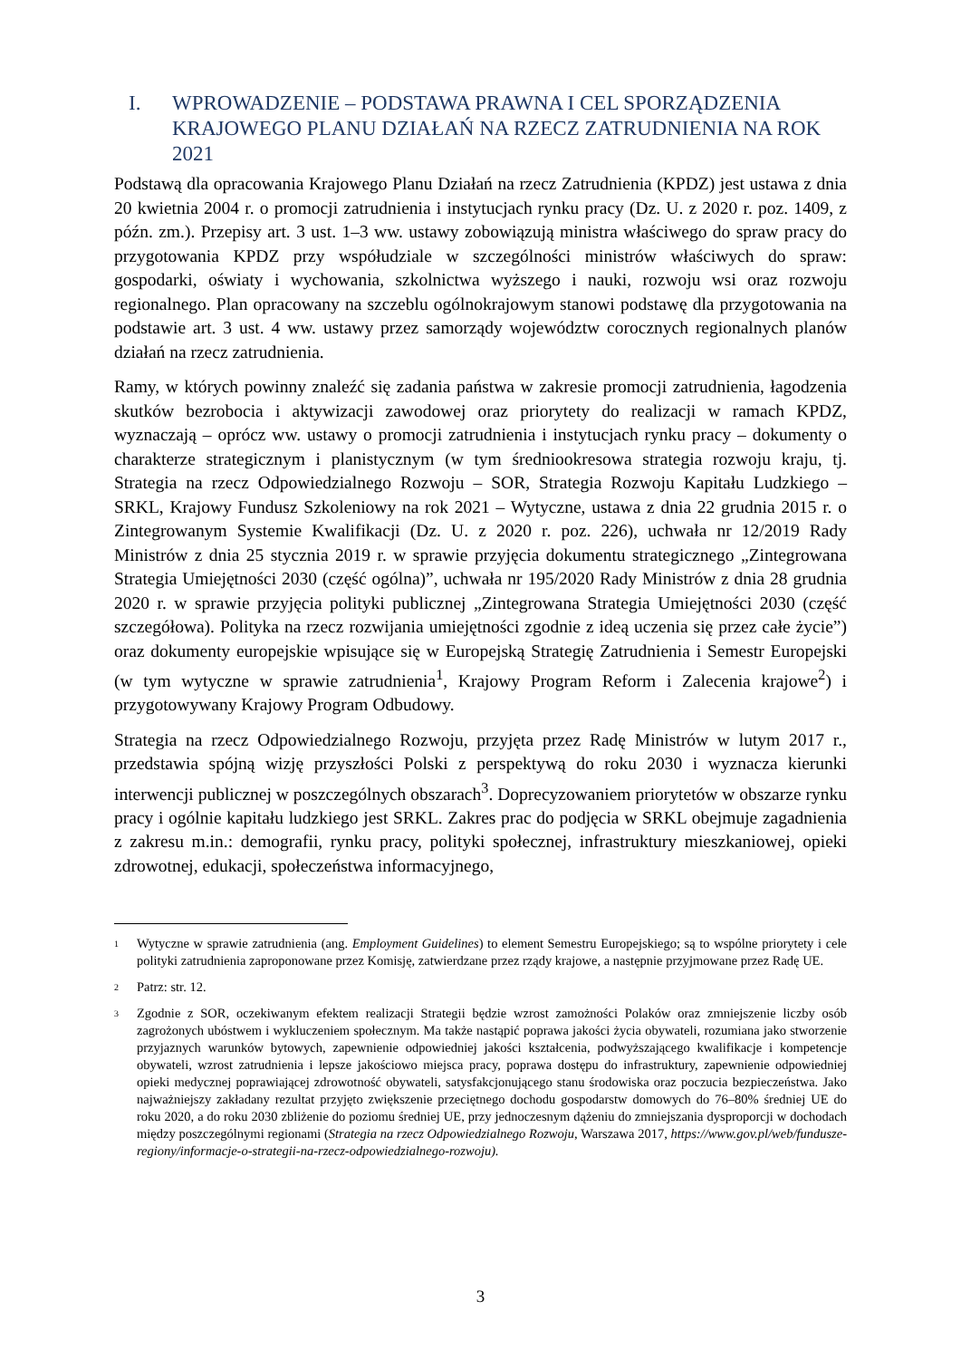I. WPROWADZENIE – PODSTAWA PRAWNA I CEL SPORZĄDZENIA KRAJOWEGO PLANU DZIAŁAŃ NA RZECZ ZATRUDNIENIA NA ROK 2021
Podstawą dla opracowania Krajowego Planu Działań na rzecz Zatrudnienia (KPDZ) jest ustawa z dnia 20 kwietnia 2004 r. o promocji zatrudnienia i instytucjach rynku pracy (Dz. U. z 2020 r. poz. 1409, z późn. zm.). Przepisy art. 3 ust. 1–3 ww. ustawy zobowiązują ministra właściwego do spraw pracy do przygotowania KPDZ przy współudziale w szczególności ministrów właściwych do spraw: gospodarki, oświaty i wychowania, szkolnictwa wyższego i nauki, rozwoju wsi oraz rozwoju regionalnego. Plan opracowany na szczeblu ogólnokrajowym stanowi podstawę dla przygotowania na podstawie art. 3 ust. 4 ww. ustawy przez samorządy województw corocznych regionalnych planów działań na rzecz zatrudnienia.
Ramy, w których powinny znaleźć się zadania państwa w zakresie promocji zatrudnienia, łagodzenia skutków bezrobocia i aktywizacji zawodowej oraz priorytety do realizacji w ramach KPDZ, wyznaczają – oprócz ww. ustawy o promocji zatrudnienia i instytucjach rynku pracy – dokumenty o charakterze strategicznym i planistycznym (w tym średniookresowa strategia rozwoju kraju, tj. Strategia na rzecz Odpowiedzialnego Rozwoju – SOR, Strategia Rozwoju Kapitału Ludzkiego – SRKL, Krajowy Fundusz Szkoleniowy na rok 2021 – Wytyczne, ustawa z dnia 22 grudnia 2015 r. o Zintegrowanym Systemie Kwalifikacji (Dz. U. z 2020 r. poz. 226), uchwała nr 12/2019 Rady Ministrów z dnia 25 stycznia 2019 r. w sprawie przyjęcia dokumentu strategicznego „Zintegrowana Strategia Umiejętności 2030 (część ogólna)”, uchwała nr 195/2020 Rady Ministrów z dnia 28 grudnia 2020 r. w sprawie przyjęcia polityki publicznej „Zintegrowana Strategia Umiejętności 2030 (część szczegółowa). Polityka na rzecz rozwijania umiejętności zgodnie z ideą uczenia się przez całe życie”) oraz dokumenty europejskie wpisujące się w Europejską Strategię Zatrudnienia i Semestr Europejski (w tym wytyczne w sprawie zatrudnienia<sup>1</sup>, Krajowy Program Reform i Zalecenia krajowe<sup>2</sup>) i przygotowywany Krajowy Program Odbudowy.
Strategia na rzecz Odpowiedzialnego Rozwoju, przyjęta przez Radę Ministrów w lutym 2017 r., przedstawia spójną wizję przyszłości Polski z perspektywą do roku 2030 i wyznacza kierunki interwencji publicznej w poszczególnych obszarach<sup>3</sup>. Doprecyzowaniem priorytetów w obszarze rynku pracy i ogólnie kapitału ludzkiego jest SRKL. Zakres prac do podjęcia w SRKL obejmuje zagadnienia z zakresu m.in.: demografii, rynku pracy, polityki społecznej, infrastruktury mieszkaniowej, opieki zdrowotnej, edukacji, społeczeństwa informacyjnego,
1 Wytyczne w sprawie zatrudnienia (ang. Employment Guidelines) to element Semestru Europejskiego; są to wspólne priorytety i cele polityki zatrudnienia zaproponowane przez Komisję, zatwierdzane przez rządy krajowe, a następnie przyjmowane przez Radę UE.
2 Patrz: str. 12.
3 Zgodnie z SOR, oczekiwanym efektem realizacji Strategii będzie wzrost zamożności Polaków oraz zmniejszenie liczby osób zagrożonych ubóstwem i wykluczeniem społecznym. Ma także nastąpić poprawa jakości życia obywateli, rozumiana jako stworzenie przyjaznych warunków bytowych, zapewnienie odpowiedniej jakości kształcenia, podwyższającego kwalifikacje i kompetencje obywateli, wzrost zatrudnienia i lepsze jakościowo miejsca pracy, poprawa dostępu do infrastruktury, zapewnienie odpowiedniej opieki medycznej poprawiającej zdrowotność obywateli, satysfakcjonującego stanu środowiska oraz poczucia bezpieczeństwa. Jako najważniejszy zakładany rezultat przyjęto zwiększenie przeciętnego dochodu gospodarstw domowych do 76–80% średniej UE do roku 2020, a do roku 2030 zbliżenie do poziomu średniej UE, przy jednoczesnym dążeniu do zmniejszania dysproporcji w dochodach między poszczególnymi regionami (Strategia na rzecz Odpowiedzialnego Rozwoju, Warszawa 2017, https://www.gov.pl/web/fundusze-regiony/informacje-o-strategii-na-rzecz-odpowiedzialnego-rozwoju).
3